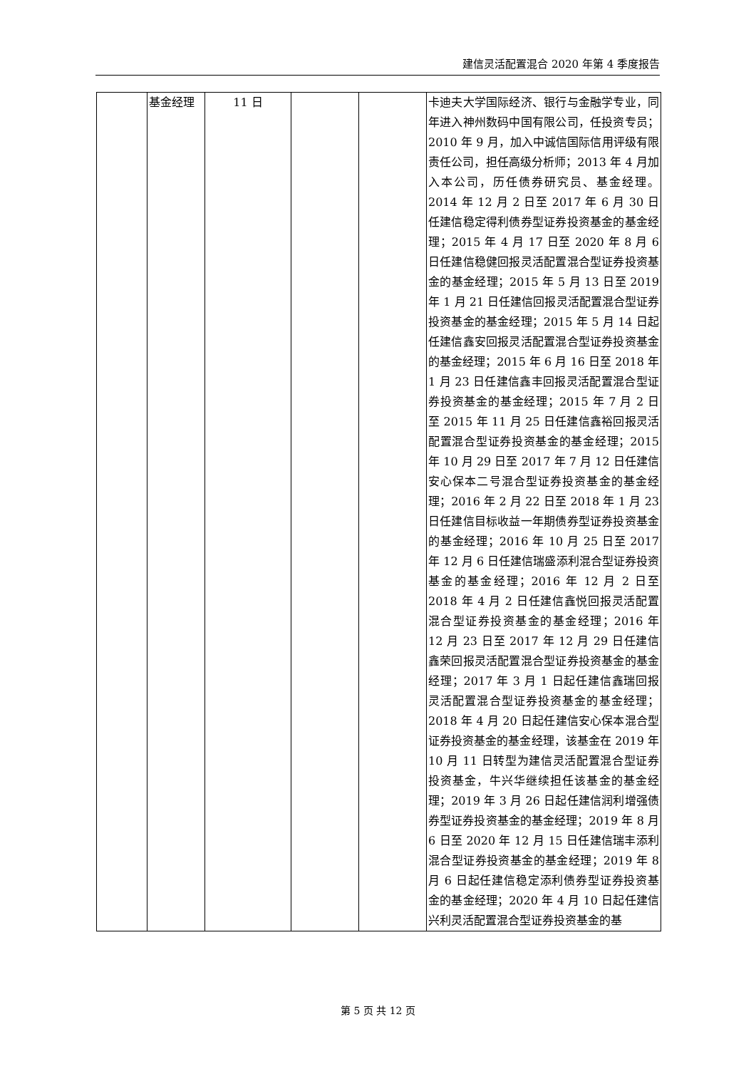建信灵活配置混合 2020 年第 4 季度报告
| | 基金经理 | 11 日 | | | 卡迪夫大学国际经济、银行与金融学专业，同年进入神州数码中国有限公司，任投资专员；2010 年 9 月，加入中诚信国际信用评级有限责任公司，担任高级分析师；2013 年 4 月加入本公司，历任债券研究员、基金经理。2014 年 12 月 2 日至 2017 年 6 月 30 日任建信稳定得利债券型证券投资基金的基金经理；2015 年 4 月 17 日至 2020 年 8 月 6 日任建信稳健回报灵活配置混合型证券投资基金的基金经理；2015 年 5 月 13 日至 2019 年 1 月 21 日任建信回报灵活配置混合型证券投资基金的基金经理；2015 年 5 月 14 日起任建信鑫安回报灵活配置混合型证券投资基金的基金经理；2015 年 6 月 16 日至 2018 年 1 月 23 日任建信鑫丰回报灵活配置混合型证券投资基金的基金经理；2015 年 7 月 2 日至 2015 年 11 月 25 日任建信鑫裕回报灵活配置混合型证券投资基金的基金经理；2015 年 10 月 29 日至 2017 年 7 月 12 日任建信安心保本二号混合型证券投资基金的基金经理；2016 年 2 月 22 日至 2018 年 1 月 23 日任建信目标收益一年期债券型证券投资基金的基金经理；2016 年 10 月 25 日至 2017 年 12 月 6 日任建信瑞盛添利混合型证券投资基金的基金经理；2016 年 12 月 2 日至 2018 年 4 月 2 日任建信鑫悦回报灵活配置混合型证券投资基金的基金经理；2016 年 12 月 23 日至 2017 年 12 月 29 日任建信鑫荣回报灵活配置混合型证券投资基金的基金经理；2017 年 3 月 1 日起任建信鑫瑞回报灵活配置混合型证券投资基金的基金经理；2018 年 4 月 20 日起任建信安心保本混合型证券投资基金的基金经理，该基金在 2019 年 10 月 11 日转型为建信灵活配置混合型证券投资基金，牛兴华继续担任该基金的基金经理；2019 年 3 月 26 日起任建信润利增强债券型证券投资基金的基金经理；2019 年 8 月 6 日至 2020 年 12 月 15 日任建信瑞丰添利混合型证券投资基金的基金经理；2019 年 8 月 6 日起任建信稳定添利债券型证券投资基金的基金经理；2020 年 4 月 10 日起任建信兴利灵活配置混合型证券投资基金的基 |
第 5 页 共 12 页